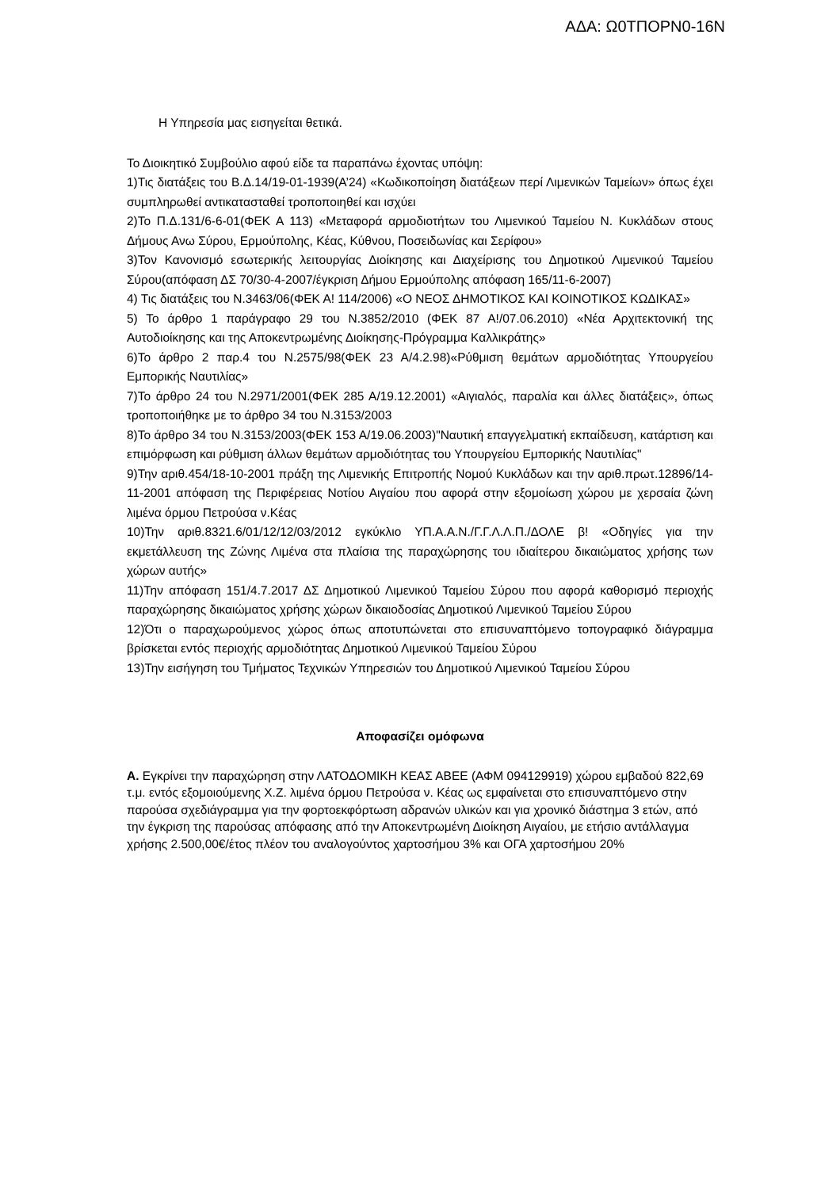ΑΔΑ: Ω0ΤΠΟΡΝ0-16Ν
Η Υπηρεσία μας εισηγείται θετικά.
Το Διοικητικό Συμβούλιο αφού είδε τα παραπάνω έχοντας υπόψη:
1)Τις διατάξεις του Β.Δ.14/19-01-1939(Α’24) «Κωδικοποίηση διατάξεων περί Λιμενικών Ταμείων» όπως έχει συμπληρωθεί αντικατασταθεί τροποποιηθεί και ισχύει
2)Το Π.Δ.131/6-6-01(ΦΕΚ Α 113) «Μεταφορά αρμοδιοτήτων του Λιμενικού Ταμείου Ν. Κυκλάδων στους Δήμους Ανω Σύρου, Ερμούπολης, Κέας, Κύθνου, Ποσειδωνίας και Σερίφου»
3)Τον Κανονισμό εσωτερικής λειτουργίας Διοίκησης και Διαχείρισης του Δημοτικού Λιμενικού Ταμείου Σύρου(απόφαση ΔΣ 70/30-4-2007/έγκριση Δήμου Ερμούπολης απόφαση 165/11-6-2007)
4) Τις διατάξεις του Ν.3463/06(ΦΕΚ Α! 114/2006) «Ο ΝΕΟΣ ΔΗΜΟΤΙΚΟΣ ΚΑΙ ΚΟΙΝΟΤΙΚΟΣ ΚΩΔΙΚΑΣ»
5) Το άρθρο 1 παράγραφο 29 του Ν.3852/2010 (ΦΕΚ 87 Α!/07.06.2010) «Νέα Αρχιτεκτονική της Αυτοδιοίκησης και της Αποκεντρωμένης Διοίκησης-Πρόγραμμα Καλλικράτης»
6)Το άρθρο 2 παρ.4 του Ν.2575/98(ΦΕΚ 23 Α/4.2.98)«Ρύθμιση θεμάτων αρμοδιότητας Υπουργείου Εμπορικής Ναυτιλίας»
7)Το άρθρο 24 του Ν.2971/2001(ΦΕΚ 285 Α/19.12.2001) «Αιγιαλός, παραλία και άλλες διατάξεις», όπως τροποποιήθηκε με το άρθρο 34 του Ν.3153/2003
8)Το άρθρο 34 του Ν.3153/2003(ΦΕΚ 153 Α/19.06.2003)"Ναυτική επαγγελματική εκπαίδευση, κατάρτιση και επιμόρφωση και ρύθμιση άλλων θεμάτων αρμοδιότητας του Υπουργείου Εμπορικής Ναυτιλίας"
9)Την αριθ.454/18-10-2001 πράξη της Λιμενικής Επιτροπής Νομού Κυκλάδων και την αριθ.πρωτ.12896/14-11-2001 απόφαση της Περιφέρειας Νοτίου Αιγαίου που αφορά στην εξομοίωση χώρου με χερσαία ζώνη λιμένα όρμου Πετρούσα ν.Κέας
10)Την αριθ.8321.6/01/12/12/03/2012 εγκύκλιο ΥΠ.Α.Α.Ν./Γ.Γ.Λ.Λ.Π./ΔΟΛΕ β! «Οδηγίες για την εκμετάλλευση της Ζώνης Λιμένα στα πλαίσια της παραχώρησης του ιδιαίτερου δικαιώματος χρήσης των χώρων αυτής»
11)Την απόφαση 151/4.7.2017 ΔΣ Δημοτικού Λιμενικού Ταμείου Σύρου που αφορά καθορισμό περιοχής παραχώρησης δικαιώματος χρήσης χώρων δικαιοδοσίας Δημοτικού Λιμενικού Ταμείου Σύρου
12)Ότι ο παραχωρούμενος χώρος όπως αποτυπώνεται στο επισυναπτόμενο τοπογραφικό διάγραμμα βρίσκεται εντός περιοχής αρμοδιότητας Δημοτικού Λιμενικού Ταμείου Σύρου
13)Την εισήγηση του Τμήματος Τεχνικών Υπηρεσιών του Δημοτικού Λιμενικού Ταμείου Σύρου
Αποφασίζει ομόφωνα
Α. Εγκρίνει την παραχώρηση στην ΛΑΤΟΔΟΜΙΚΗ ΚΕΑΣ ΑΒΕΕ (ΑΦΜ 094129919) χώρου εμβαδού 822,69 τ.μ. εντός εξομοιούμενης Χ.Ζ. λιμένα όρμου Πετρούσα ν. Κέας ως εμφαίνεται στο επισυναπτόμενο στην παρούσα σχεδιάγραμμα για την φορτοεκφόρτωση αδρανών υλικών και για χρονικό διάστημα 3 ετών, από την έγκριση της παρούσας απόφασης από την Αποκεντρωμένη Διοίκηση Αιγαίου, με ετήσιο αντάλλαγμα χρήσης 2.500,00€/έτος πλέον του αναλογούντος χαρτοσήμου 3% και ΟΓΑ χαρτοσήμου 20%